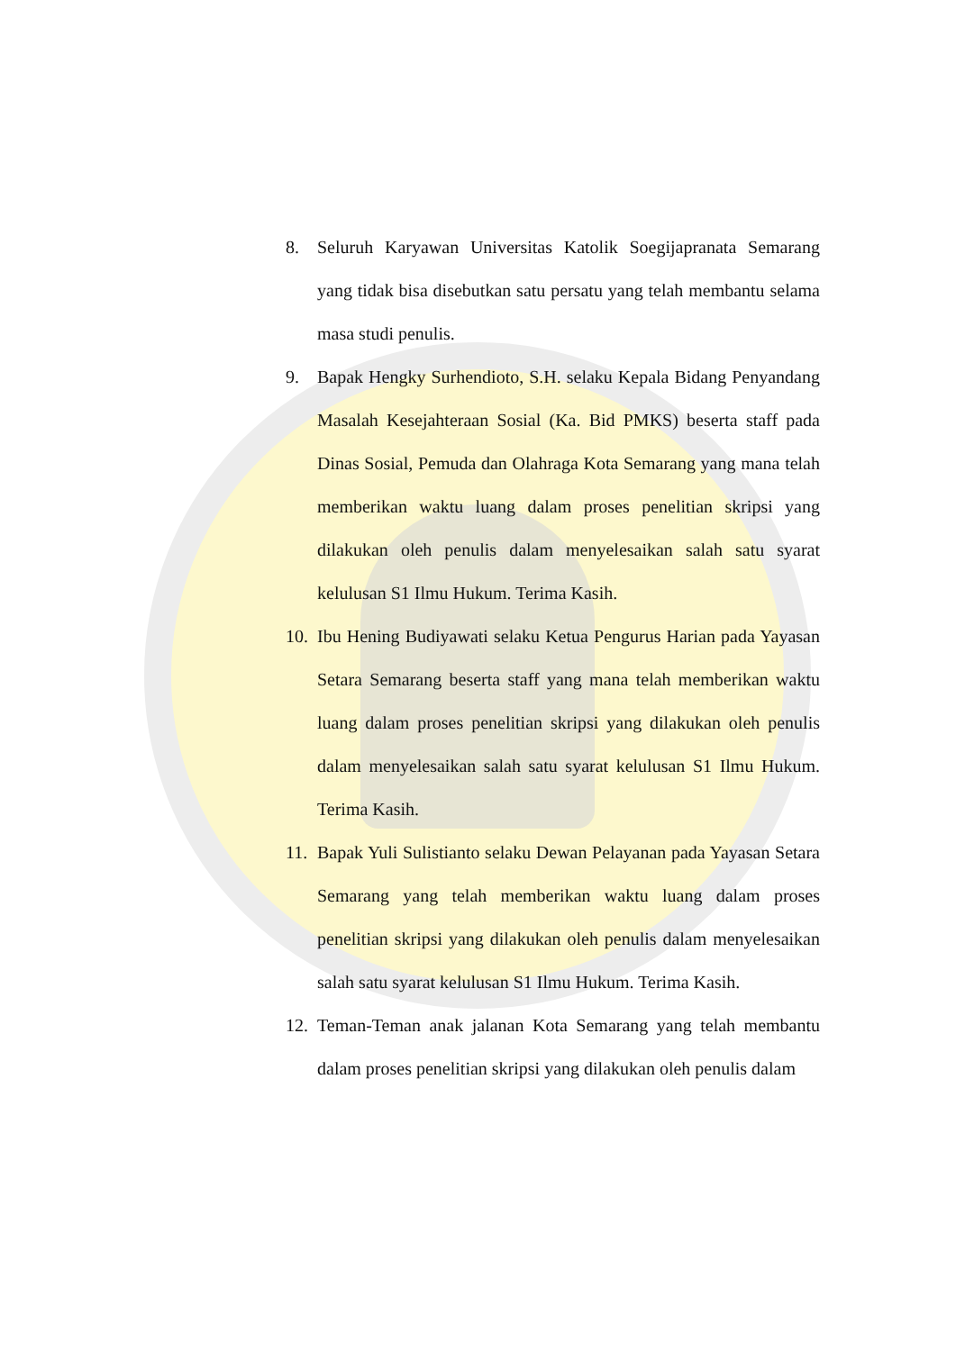8. Seluruh Karyawan Universitas Katolik Soegijapranata Semarang yang tidak bisa disebutkan satu persatu yang telah membantu selama masa studi penulis.
9. Bapak Hengky Surhendioto, S.H. selaku Kepala Bidang Penyandang Masalah Kesejahteraan Sosial (Ka. Bid PMKS) beserta staff pada Dinas Sosial, Pemuda dan Olahraga Kota Semarang yang mana telah memberikan waktu luang dalam proses penelitian skripsi yang dilakukan oleh penulis dalam menyelesaikan salah satu syarat kelulusan S1 Ilmu Hukum. Terima Kasih.
10. Ibu Hening Budiyawati selaku Ketua Pengurus Harian pada Yayasan Setara Semarang beserta staff yang mana telah memberikan waktu luang dalam proses penelitian skripsi yang dilakukan oleh penulis dalam menyelesaikan salah satu syarat kelulusan S1 Ilmu Hukum. Terima Kasih.
11. Bapak Yuli Sulistianto selaku Dewan Pelayanan pada Yayasan Setara Semarang yang telah memberikan waktu luang dalam proses penelitian skripsi yang dilakukan oleh penulis dalam menyelesaikan salah satu syarat kelulusan S1 Ilmu Hukum. Terima Kasih.
12. Teman-Teman anak jalanan Kota Semarang yang telah membantu dalam proses penelitian skripsi yang dilakukan oleh penulis dalam